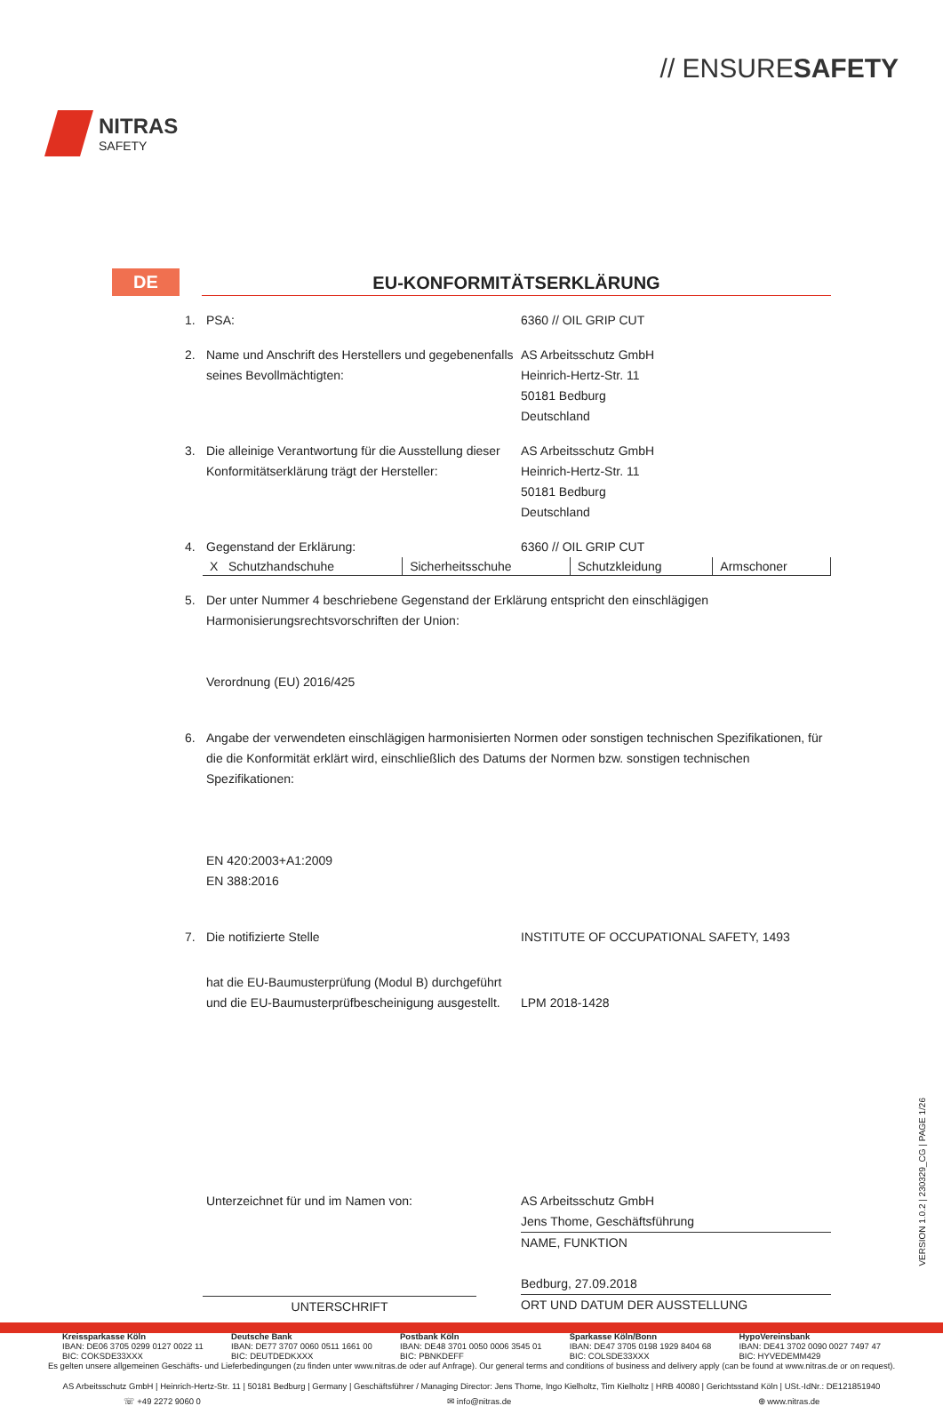NITRAS
SAFETY
// ENSURESAFETY
DE
EU-KONFORMITÄTSERKLÄRUNG
1. PSA: 6360 // OIL GRIP CUT
2. Name und Anschrift des Herstellers und gegebenenfalls seines Bevollmächtigten:
AS Arbeitsschutz GmbH
Heinrich-Hertz-Str. 11
50181 Bedburg
Deutschland
3. Die alleinige Verantwortung für die Ausstellung dieser Konformitätserklärung trägt der Hersteller:
AS Arbeitsschutz GmbH
Heinrich-Hertz-Str. 11
50181 Bedburg
Deutschland
4. Gegenstand der Erklärung: 6360 // OIL GRIP CUT
| X Schutzhandschuhe | Sicherheitsschuhe | Schutzkleidung | Armschoner |
5. Der unter Nummer 4 beschriebene Gegenstand der Erklärung entspricht den einschlägigen Harmonisierungsrechtsvorschriften der Union:
Verordnung (EU) 2016/425
6. Angabe der verwendeten einschlägigen harmonisierten Normen oder sonstigen technischen Spezifikationen, für die die Konformität erklärt wird, einschließlich des Datums der Normen bzw. sonstigen technischen Spezifikationen:
EN 420:2003+A1:2009
EN 388:2016
7. Die notifizierte Stelle INSTITUTE OF OCCUPATIONAL SAFETY, 1493
hat die EU-Baumusterprüfung (Modul B) durchgeführt und die EU-Baumusterprüfbescheinigung ausgestellt.
LPM 2018-1428
Unterzeichnet für und im Namen von:
UNTERSCHRIFT
AS Arbeitsschutz GmbH
Jens Thome, Geschäftsführung
NAME, FUNKTION
Bedburg, 27.09.2018
ORT UND DATUM DER AUSSTELLUNG
Kreissparkasse Köln
IBAN: DE06 3705 0299 0127 0022 11
BIC: COKSDE33XXX
Deutsche Bank
IBAN: DE77 3707 0060 0511 1661 00
BIC: DEUTDEDKXXX
Postbank Köln
IBAN: DE48 3701 0050 0006 3545 01
BIC: PBNKDEFF
Sparkasse Köln/Bonn
IBAN: DE47 3705 0198 1929 8404 68
BIC: COLSDE33XXX
HypoVereinsbank
IBAN: DE41 3702 0090 0027 7497 47
BIC: HYVEDEMM429
Es gelten unsere allgemeinen Geschäfts- und Lieferbedingungen (zu finden unter www.nitras.de oder auf Anfrage). Our general terms and conditions of business and delivery apply (can be found at www.nitras.de or on request).
AS Arbeitsschutz GmbH | Heinrich-Hertz-Str. 11 | 50181 Bedburg | Germany | Geschäftsführer / Managing Director: Jens Thome, Ingo Kielholtz, Tim Kielholtz | HRB 40080 | Gerichtsstand Köln | USt.-IdNr.: DE121851940
☏ +49 2272 9060 0 ✉ info@nitras.de ⊕ www.nitras.de
VERSION 1.0.2 | 230329_CG | PAGE 1/26